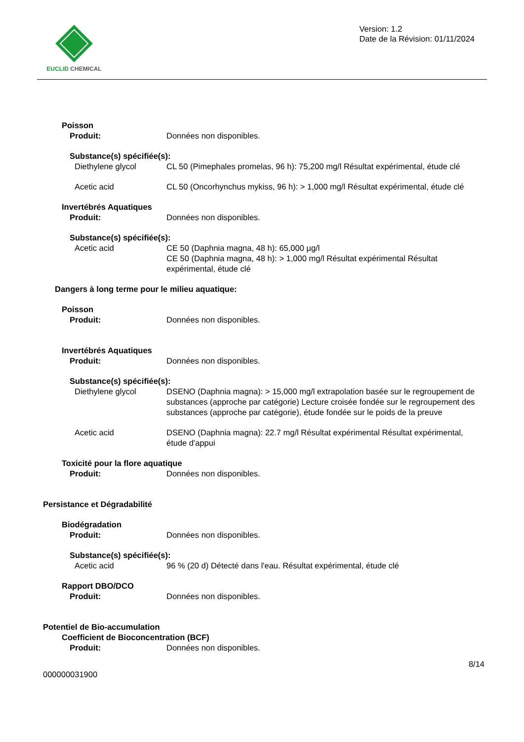EUCLID CHEMICAL
Version: 1.2
Date de la Révision: 01/11/2024
Poisson
Produit: Données non disponibles.
Substance(s) spécifiée(s):
Diethylene glycol CL 50 (Pimephales promelas, 96 h): 75,200 mg/l Résultat expérimental, étude clé
Acetic acid CL 50 (Oncorhynchus mykiss, 96 h): > 1,000 mg/l Résultat expérimental, étude clé
Invertébrés Aquatiques
Produit: Données non disponibles.
Substance(s) spécifiée(s):
Acetic acid CE 50 (Daphnia magna, 48 h): 65,000 µg/l
CE 50 (Daphnia magna, 48 h): > 1,000 mg/l Résultat expérimental Résultat expérimental, étude clé
Dangers à long terme pour le milieu aquatique:
Poisson
Produit: Données non disponibles.
Invertébrés Aquatiques
Produit: Données non disponibles.
Substance(s) spécifiée(s):
Diethylene glycol DSENO (Daphnia magna): > 15,000 mg/l extrapolation basée sur le regroupement de substances (approche par catégorie) Lecture croisée fondée sur le regroupement des substances (approche par catégorie), étude fondée sur le poids de la preuve
Acetic acid DSENO (Daphnia magna): 22.7 mg/l Résultat expérimental Résultat expérimental, étude d'appui
Toxicité pour la flore aquatique
Produit: Données non disponibles.
Persistance et Dégradabilité
Biodégradation
Produit: Données non disponibles.
Substance(s) spécifiée(s):
Acetic acid 96 % (20 d) Détecté dans l'eau. Résultat expérimental, étude clé
Rapport DBO/DCO
Produit: Données non disponibles.
Potentiel de Bio-accumulation
Coefficient de Bioconcentration (BCF)
Produit: Données non disponibles.
8/14
000000031900